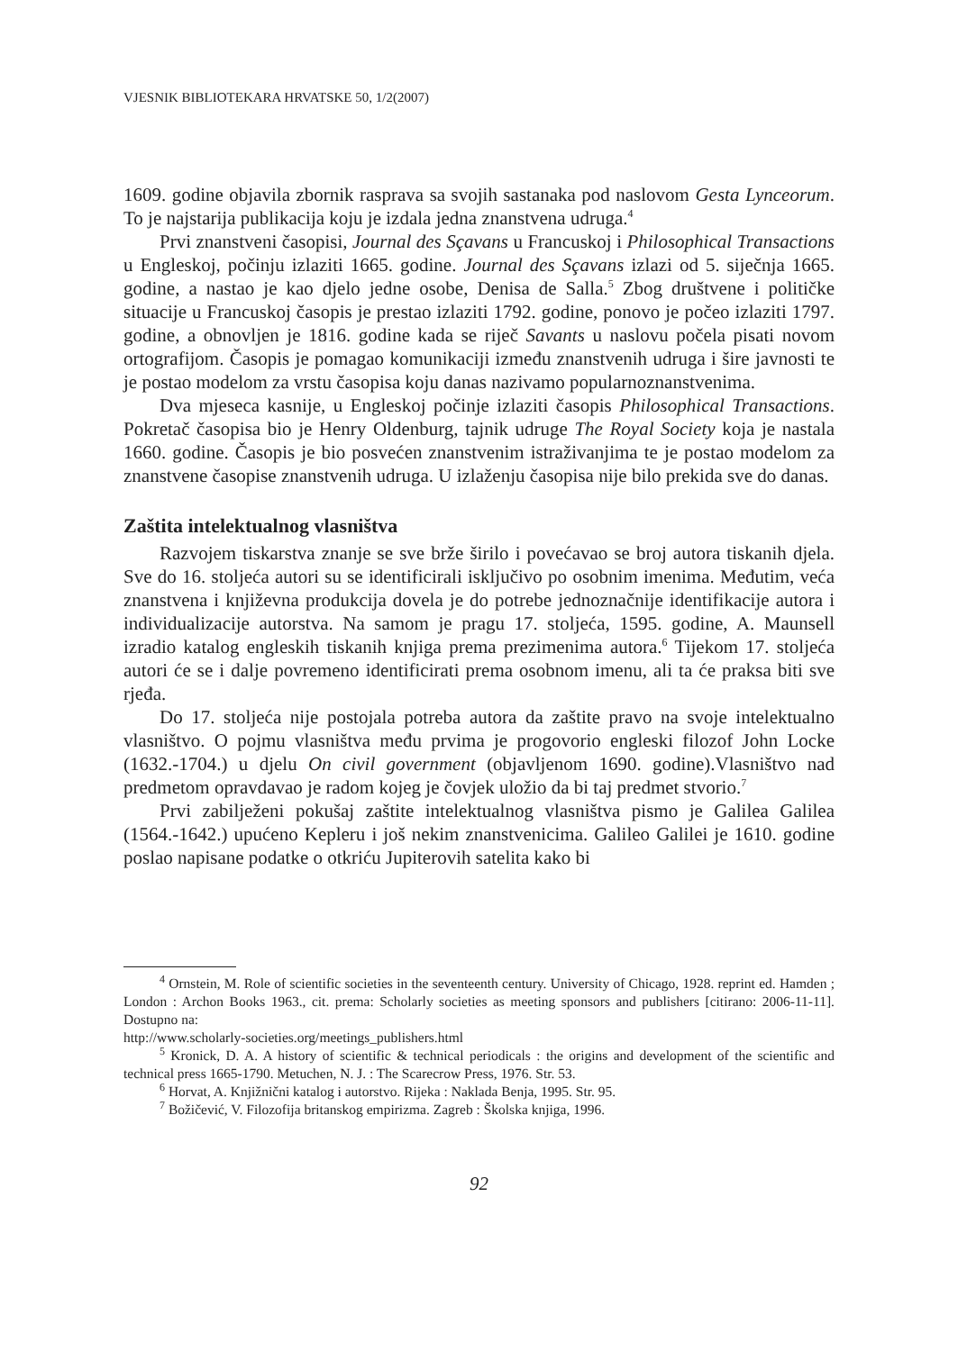VJESNIK BIBLIOTEKARA HRVATSKE 50, 1/2(2007)
1609. godine objavila zbornik rasprava sa svojih sastanaka pod naslovom Gesta Lynceorum. To je najstarija publikacija koju je izdala jedna znanstvena udruga.<sup>4</sup>
Prvi znanstveni časopisi, Journal des Sçavans u Francuskoj i Philosophical Transactions u Engleskoj, počinju izlaziti 1665. godine. Journal des Sçavans izlazi od 5. siječnja 1665. godine, a nastao je kao djelo jedne osobe, Denisa de Salla.<sup>5</sup> Zbog društvene i političke situacije u Francuskoj časopis je prestao izlaziti 1792. godine, ponovo je počeo izlaziti 1797. godine, a obnovljen je 1816. godine kada se riječ Savants u naslovu počela pisati novom ortografijom. Časopis je pomagao komunikaciji između znanstvenih udruga i šire javnosti te je postao modelom za vrstu časopisa koju danas nazivamo popularnoznanstvenima.
Dva mjeseca kasnije, u Engleskoj počinje izlaziti časopis Philosophical Transactions. Pokretač časopisa bio je Henry Oldenburg, tajnik udruge The Royal Society koja je nastala 1660. godine. Časopis je bio posvećen znanstvenim istraživanjima te je postao modelom za znanstvene časopise znanstvenih udruga. U izlaženju časopisa nije bilo prekida sve do danas.
Zaštita intelektualnog vlasništva
Razvojem tiskarstva znanje se sve brže širilo i povećavao se broj autora tiskanih djela. Sve do 16. stoljeća autori su se identificirali isključivo po osobnim imenima. Međutim, veća znanstvena i književna produkcija dovela je do potrebe jednoznačnije identifikacije autora i individualizacije autorstva. Na samom je pragu 17. stoljeća, 1595. godine, A. Maunsell izradio katalog engleskih tiskanih knjiga prema prezimenima autora.<sup>6</sup> Tijekom 17. stoljeća autori će se i dalje povremeno identificirati prema osobnom imenu, ali ta će praksa biti sve rjeđa.
Do 17. stoljeća nije postojala potreba autora da zaštite pravo na svoje intelektualno vlasništvo. O pojmu vlasništva među prvima je progovorio engleski filozof John Locke (1632.-1704.) u djelu On civil government (objavljenom 1690. godine).Vlasništvo nad predmetom opravdavao je radom kojeg je čovjek uložio da bi taj predmet stvorio.<sup>7</sup>
Prvi zabilježeni pokušaj zaštite intelektualnog vlasništva pismo je Galilea Galilea (1564.-1642.) upućeno Kepleru i još nekim znanstvenicima. Galileo Galilei je 1610. godine poslao napisane podatke o otkriću Jupiterovih satelita kako bi
<sup>4</sup> Ornstein, M. Role of scientific societies in the seventeenth century. University of Chicago, 1928. reprint ed. Hamden ; London : Archon Books 1963., cit. prema: Scholarly societies as meeting sponsors and publishers [citirano: 2006-11-11]. Dostupno na:
http://www.scholarly-societies.org/meetings_publishers.html
<sup>5</sup> Kronick, D. A. A history of scientific & technical periodicals : the origins and development of the scientific and technical press 1665-1790. Metuchen, N. J. : The Scarecrow Press, 1976. Str. 53.
<sup>6</sup> Horvat, A. Knjižnični katalog i autorstvo. Rijeka : Naklada Benja, 1995. Str. 95.
<sup>7</sup> Božičević, V. Filozofija britanskog empirizma. Zagreb : Školska knjiga, 1996.
92